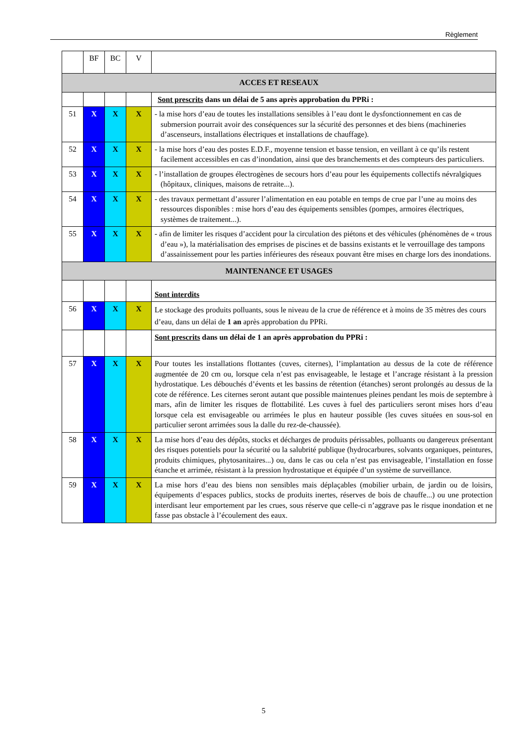Règlement
| | BF | BC | V | |
| --- | --- | --- | --- | --- |
| ACCES ET RESEAUX | | | | |
| | | | | Sont prescrits dans un délai de 5 ans après approbation du PPRi : |
| 51 | X | X | X | - la mise hors d’eau de toutes les installations sensibles à l’eau dont le dysfonctionnement en cas de submersion pourrait avoir des conséquences sur la sécurité des personnes et des biens (machineries d’ascenseurs, installations électriques et installations de chauffage). |
| 52 | X | X | X | - la mise hors d’eau des postes E.D.F., moyenne tension et basse tension, en veillant à ce qu’ils restent facilement accessibles en cas d’inondation, ainsi que des branchements et des compteurs des particuliers. |
| 53 | X | X | X | - l’installation de groupes électrogènes de secours hors d’eau pour les équipements collectifs névralgiques (hôpitaux, cliniques, maisons de retraite...). |
| 54 | X | X | X | - des travaux permettant d’assurer l’alimentation en eau potable en temps de crue par l’une au moins des ressources disponibles : mise hors d’eau des équipements sensibles (pompes, armoires électriques, systèmes de traitement...). |
| 55 | X | X | X | - afin de limiter les risques d’accident pour la circulation des piétons et des véhicules (phénomènes de « trous d’eau »), la matérialisation des emprises de piscines et de bassins existants et le verrouillage des tampons d’assainissement pour les parties inférieures des réseaux pouvant être mises en charge lors des inondations. |
| MAINTENANCE ET USAGES | | | | |
| | | | | Sont interdits |
| 56 | X | X | X | Le stockage des produits polluants, sous le niveau de la crue de référence et à moins de 35 mètres des cours d’eau, dans un délai de 1 an après approbation du PPRi. |
| | | | | Sont prescrits dans un délai de 1 an après approbation du PPRi : |
| 57 | X | X | X | Pour toutes les installations flottantes (cuves, citernes), l’implantation au dessus de la cote de référence augmentée de 20 cm ou, lorsque cela n’est pas envisageable, le lestage et l’ancrage résistant à la pression hydrostatique. Les débouchés d’évents et les bassins de rétention (étanches) seront prolongés au dessus de la cote de référence. Les citernes seront autant que possible maintenues pleines pendant les mois de septembre à mars, afin de limiter les risques de flottabilité. Les cuves à fuel des particuliers seront mises hors d’eau lorsque cela est envisageable ou arrimées le plus en hauteur possible (les cuves situées en sous-sol en particulier seront arrimées sous la dalle du rez-de-chaussée). |
| 58 | X | X | X | La mise hors d’eau des dépôts, stocks et décharges de produits périssables, polluants ou dangereux présentant des risques potentiels pour la sécurité ou la salubrité publique (hydrocarbures, solvants organiques, peintures, produits chimiques, phytosanitaires...) ou, dans le cas ou cela n’est pas envisageable, l’installation en fosse étanche et arrimée, résistant à la pression hydrostatique et équipée d’un système de surveillance. |
| 59 | X | X | X | La mise hors d’eau des biens non sensibles mais déplaçables (mobilier urbain, de jardin ou de loisirs, équipements d’espaces publics, stocks de produits inertes, réserves de bois de chauffe...) ou une protection interdisant leur emportement par les crues, sous réserve que celle-ci n’aggrave pas le risque inondation et ne fasse pas obstacle à l’écoulement des eaux. |
5